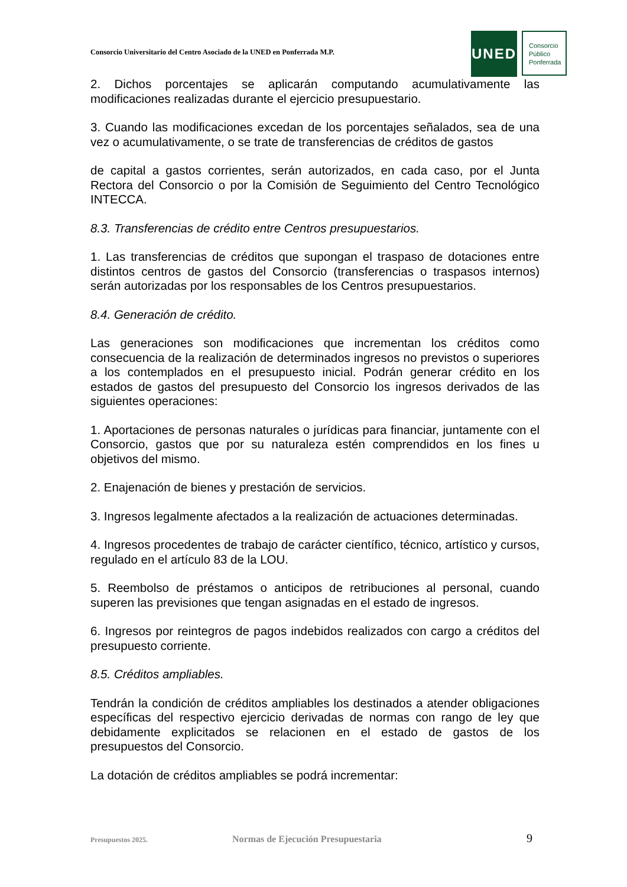Consorcio Universitario del Centro Asociado de la UNED en Ponferrada M.P.
UNED
Consorcio
Público
Ponferrada
2. Dichos porcentajes se aplicarán computando acumulativamente las modificaciones realizadas durante el ejercicio presupuestario.
3. Cuando las modificaciones excedan de los porcentajes señalados, sea de una vez o acumulativamente, o se trate de transferencias de créditos de gastos
de capital a gastos corrientes, serán autorizados, en cada caso, por el Junta Rectora del Consorcio o por la Comisión de Seguimiento del Centro Tecnológico INTECCA.
8.3. Transferencias de crédito entre Centros presupuestarios.
1. Las transferencias de créditos que supongan el traspaso de dotaciones entre distintos centros de gastos del Consorcio (transferencias o traspasos internos) serán autorizadas por los responsables de los Centros presupuestarios.
8.4. Generación de crédito.
Las generaciones son modificaciones que incrementan los créditos como consecuencia de la realización de determinados ingresos no previstos o superiores a los contemplados en el presupuesto inicial. Podrán generar crédito en los estados de gastos del presupuesto del Consorcio los ingresos derivados de las siguientes operaciones:
1. Aportaciones de personas naturales o jurídicas para financiar, juntamente con el Consorcio, gastos que por su naturaleza estén comprendidos en los fines u objetivos del mismo.
2. Enajenación de bienes y prestación de servicios.
3. Ingresos legalmente afectados a la realización de actuaciones determinadas.
4. Ingresos procedentes de trabajo de carácter científico, técnico, artístico y cursos, regulado en el artículo 83 de la LOU.
5. Reembolso de préstamos o anticipos de retribuciones al personal, cuando superen las previsiones que tengan asignadas en el estado de ingresos.
6. Ingresos por reintegros de pagos indebidos realizados con cargo a créditos del presupuesto corriente.
8.5. Créditos ampliables.
Tendrán la condición de créditos ampliables los destinados a atender obligaciones específicas del respectivo ejercicio derivadas de normas con rango de ley que debidamente explicitados se relacionen en el estado de gastos de los presupuestos del Consorcio.
La dotación de créditos ampliables se podrá incrementar:
Presupuestos 2025. Normas de Ejecución Presupuestaria 9